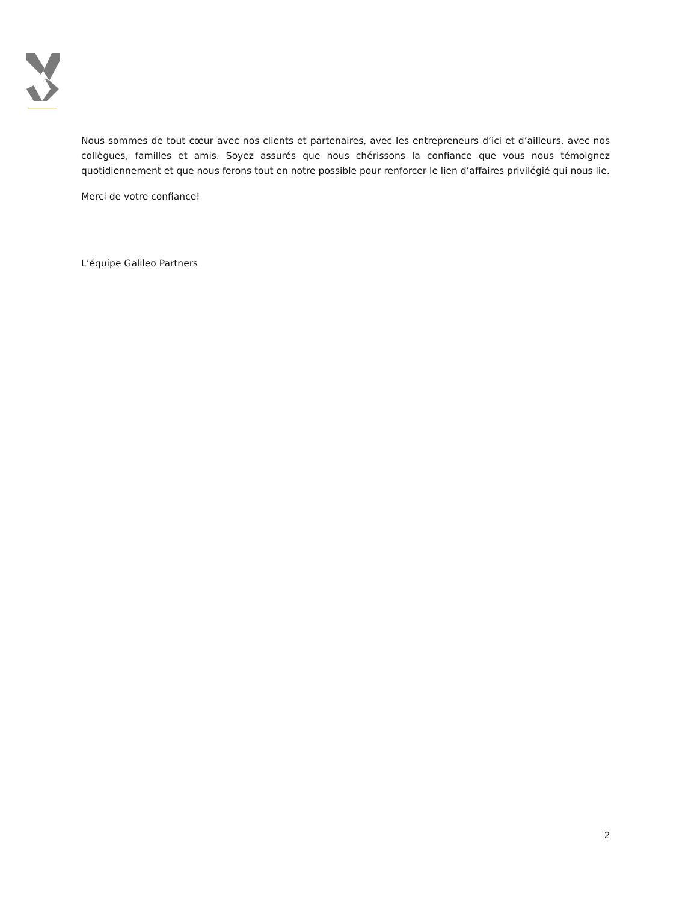Nous sommes de tout cœur avec nos clients et partenaires, avec les entrepreneurs d’ici et d’ailleurs, avec nos collègues, familles et amis. Soyez assurés que nous chérissons la confiance que vous nous témoignez quotidiennement et que nous ferons tout en notre possible pour renforcer le lien d’affaires privilégié qui nous lie.
Merci de votre confiance!
L’équipe Galileo Partners
2